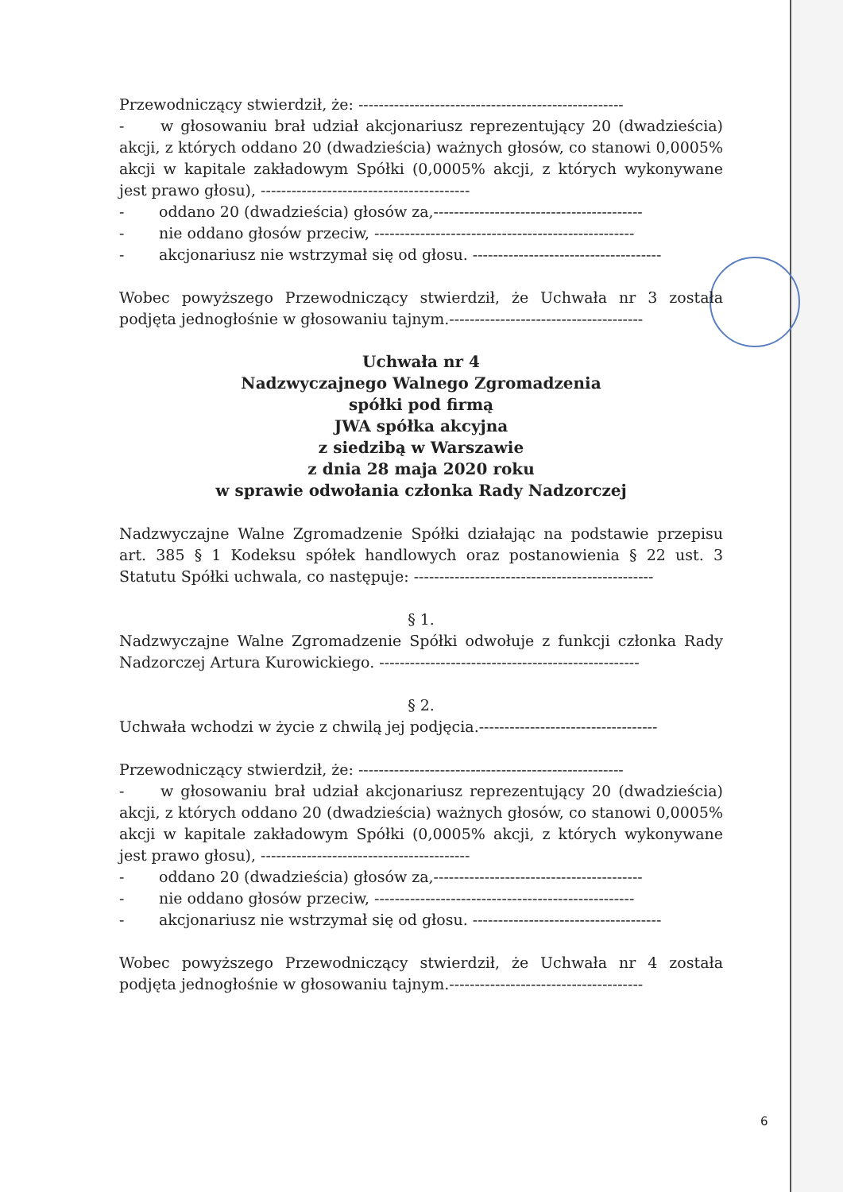Przewodniczący stwierdził, że: ----------------------------------------------------
- w głosowaniu brał udział akcjonariusz reprezentujący 20 (dwadzieścia) akcji, z których oddano 20 (dwadzieścia) ważnych głosów, co stanowi 0,0005% akcji w kapitale zakładowym Spółki (0,0005% akcji, z których wykonywane jest prawo głosu), -----------------------------------------
- oddano 20 (dwadzieścia) głosów za,-----------------------------------------
- nie oddano głosów przeciw, ---------------------------------------------------
- akcjonariusz nie wstrzymał się od głosu. -------------------------------------
Wobec powyższego Przewodniczący stwierdził, że Uchwała nr 3 została podjęta jednogłośnie w głosowaniu tajnym.--------------------------------------
Uchwała nr 4
Nadzwyczajnego Walnego Zgromadzenia
spółki pod firmą
JWA spółka akcyjna
z siedzibą w Warszawie
z dnia 28 maja 2020 roku
w sprawie odwołania członka Rady Nadzorczej
Nadzwyczajne Walne Zgromadzenie Spółki działając na podstawie przepisu art. 385 § 1 Kodeksu spółek handlowych oraz postanowienia § 22 ust. 3 Statutu Spółki uchwala, co następuje: -----------------------------------------------
§ 1.
Nadzwyczajne Walne Zgromadzenie Spółki odwołuje z funkcji członka Rady Nadzorczej Artura Kurowickiego. ---------------------------------------------------
§ 2.
Uchwała wchodzi w życie z chwilą jej podjęcia.-----------------------------------
Przewodniczący stwierdził, że: ----------------------------------------------------
- w głosowaniu brał udział akcjonariusz reprezentujący 20 (dwadzieścia) akcji, z których oddano 20 (dwadzieścia) ważnych głosów, co stanowi 0,0005% akcji w kapitale zakładowym Spółki (0,0005% akcji, z których wykonywane jest prawo głosu), -----------------------------------------
- oddano 20 (dwadzieścia) głosów za,-----------------------------------------
- nie oddano głosów przeciw, ---------------------------------------------------
- akcjonariusz nie wstrzymał się od głosu. -------------------------------------
Wobec powyższego Przewodniczący stwierdził, że Uchwała nr 4 została podjęta jednogłośnie w głosowaniu tajnym.--------------------------------------
6